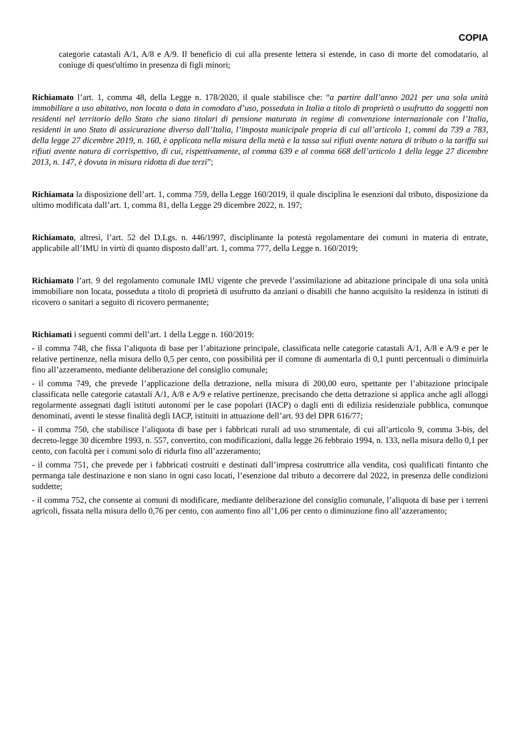COPIA
categorie catastali A/1, A/8 e A/9. Il beneficio di cui alla presente lettera si estende, in caso di morte del comodatario, al coniuge di quest'ultimo in presenza di figli minori;
Richiamato l’art. 1, comma 48, della Legge n. 178/2020, il quale stabilisce che: “a partire dall’anno 2021 per una sola unità immobiliare a uso abitativo, non locata o data in comodato d’uso, posseduta in Italia a titolo di proprietà o usufrutto da soggetti non residenti nel territorio dello Stato che siano titolari di pensione maturata in regime di convenzione internazionale con l’Italia, residenti in uno Stato di assicurazione diverso dall’Italia, l’imposta municipale propria di cui all’articolo 1, commi da 739 a 783, della legge 27 dicembre 2019, n. 160, è applicata nella misura della metà e la tassa sui rifiuti avente natura di tributo o la tariffa sui rifiuti avente natura di corrispettivo, di cui, rispettivamente, al comma 639 e al comma 668 dell’articolo 1 della legge 27 dicembre 2013, n. 147, è dovuta in misura ridotta di due terzi”;
Richiamata la disposizione dell’art. 1, comma 759, della Legge 160/2019, il quale disciplina le esenzioni dal tributo, disposizione da ultimo modificata dall’art. 1, comma 81, della Legge 29 dicembre 2022, n. 197;
Richiamato, altresì, l’art. 52 del D.Lgs. n. 446/1997, disciplinante la potestà regolamentare dei comuni in materia di entrate, applicabile all’IMU in virtù di quanto disposto dall’art. 1, comma 777, della Legge n. 160/2019;
Richiamato l’art. 9 del regolamento comunale IMU vigente che prevede l’assimilazione ad abitazione principale di una sola unità immobiliare non locata, posseduta a titolo di proprietà di usufrutto da anziani o disabili che hanno acquisito la residenza in istituti di ricovero o sanitari a seguito di ricovero permanente;
Richiamati i seguenti commi dell’art. 1 della Legge n. 160/2019:
- il comma 748, che fissa l’aliquota di base per l’abitazione principale, classificata nelle categorie catastali A/1, A/8 e A/9 e per le relative pertinenze, nella misura dello 0,5 per cento, con possibilità per il comune di aumentarla di 0,1 punti percentuali o diminuirla fino all’azzeramento, mediante deliberazione del consiglio comunale;
- il comma 749, che prevede l’applicazione della detrazione, nella misura di 200,00 euro, spettante per l’abitazione principale classificata nelle categorie catastali A/1, A/8 e A/9 e relative pertinenze, precisando che detta detrazione si applica anche agli alloggi regolarmente assegnati dagli istituti autonomi per le case popolari (IACP) o dagli enti di edilizia residenziale pubblica, comunque denominati, aventi le stesse finalità degli IACP, istituiti in attuazione dell’art. 93 del DPR 616/77;
- il comma 750, che stabilisce l’aliquota di base per i fabbricati rurali ad uso strumentale, di cui all’articolo 9, comma 3-bis, del decreto-legge 30 dicembre 1993, n. 557, convertito, con modificazioni, dalla legge 26 febbraio 1994, n. 133, nella misura dello 0,1 per cento, con facoltà per i comuni solo di ridurla fino all’azzeramento;
- il comma 751, che prevede per i fabbricati costruiti e destinati dall’impresa costruttrice alla vendita, così qualificati fintanto che permanga tale destinazione e non siano in ogni caso locati, l’esenzione dal tributo a decorrere dal 2022, in presenza delle condizioni suddette;
- il comma 752, che consente ai comuni di modificare, mediante deliberazione del consiglio comunale, l’aliquota di base per i terreni agricoli, fissata nella misura dello 0,76 per cento, con aumento fino all’1,06 per cento o diminuzione fino all’azzeramento;